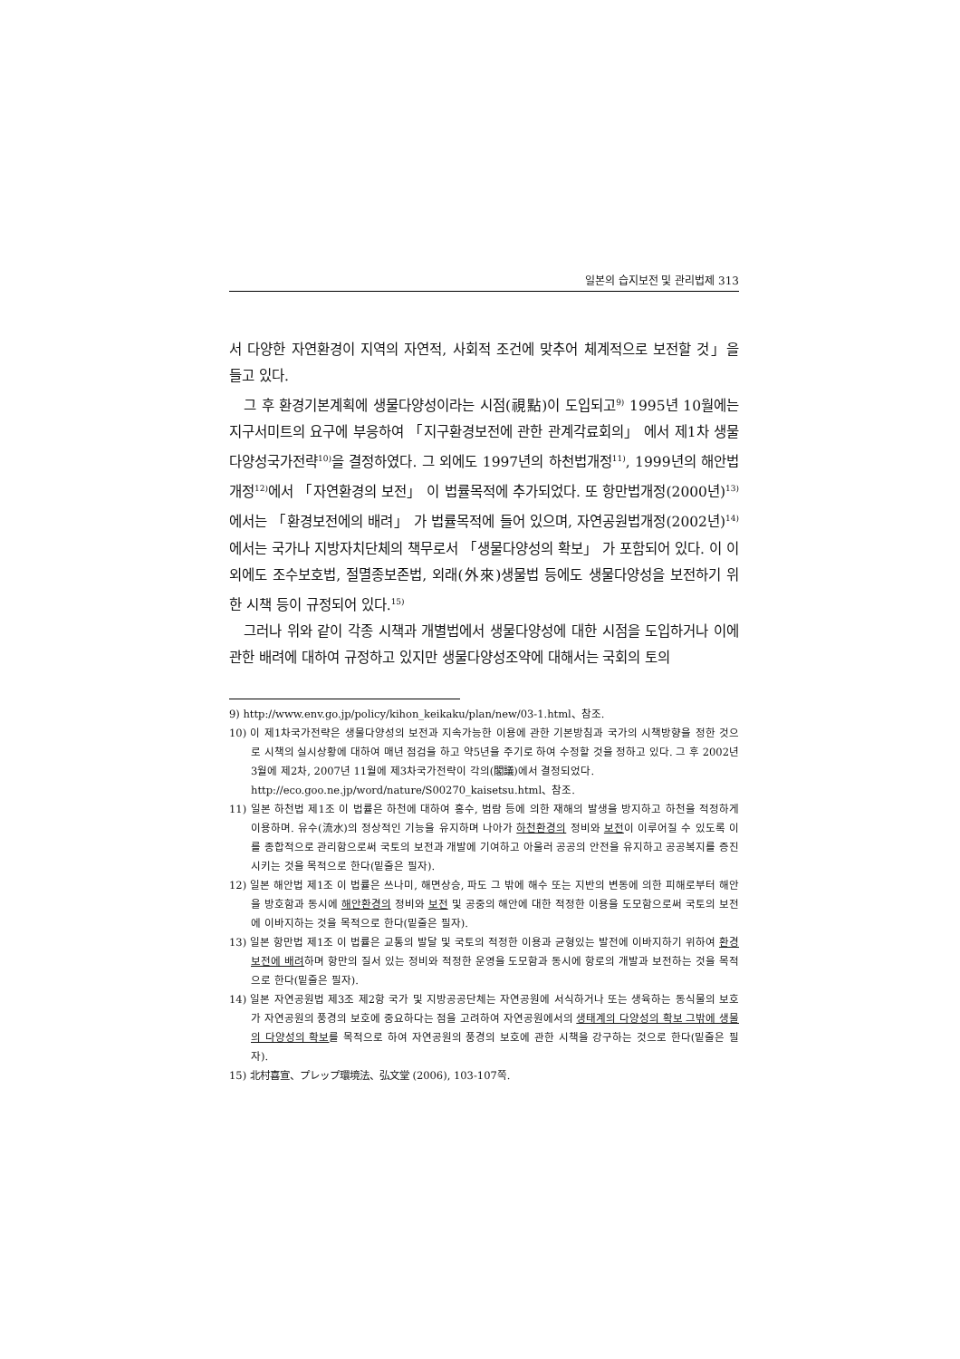일본의 습지보전 및 관리법제 313
서 다양한 자연환경이 지역의 자연적, 사회적 조건에 맞추어 체계적으로 보전할 것」을 들고 있다.
그 후 환경기본계획에 생물다양성이라는 시점(視點)이 도입되고<sup>9)</sup> 1995년 10월에는 지구서미트의 요구에 부응하여 「지구환경보전에 관한 관계각료회의」 에서 제1차 생물다양성국가전략<sup>10)</sup>을 결정하였다. 그 외에도 1997년의 하천법개정<sup>11)</sup>, 1999년의 해안법개정<sup>12)</sup>에서 「자연환경의 보전」 이 법률목적에 추가되었다. 또 항만법개정(2000년)<sup>13)</sup>에서는 「환경보전에의 배려」 가 법률목적에 들어 있으며, 자연공원법개정(2002년)<sup>14)</sup>에서는 국가나 지방자치단체의 책무로서 「생물다양성의 확보」 가 포함되어 있다. 이 이외에도 조수보호법, 절멸종보존법, 외래(外來)생물법 등에도 생물다양성을 보전하기 위한 시책 등이 규정되어 있다.<sup>15)</sup>
그러나 위와 같이 각종 시책과 개별법에서 생물다양성에 대한 시점을 도입하거나 이에 관한 배려에 대하여 규정하고 있지만 생물다양성조약에 대해서는 국회의 토의
9) http://www.env.go.jp/policy/kihon_keikaku/plan/new/03-1.html、참조.
10) 이 제1차국가전략은 생물다양성의 보전과 지속가능한 이용에 관한 기본방침과 국가의 시책방향을 정한 것으로 시책의 실시상황에 대하여 매년 점검을 하고 약5년을 주기로 하여 수정할 것을 정하고 있다. 그 후 2002년 3월에 제2차, 2007년 11월에 제3차국가전략이 각의(閣議)에서 결정되었다.
http://eco.goo.ne.jp/word/nature/S00270_kaisetsu.html、참조.
11) 일본 하천법 제1조 이 법률은 하천에 대하여 홍수, 범람 등에 의한 재해의 발생을 방지하고 하천을 적정하게 이용하며. 유수(流水)의 정상적인 기능을 유지하며 나아가 하천환경의 정비와 보전이 이루어질 수 있도록 이를 종합적으로 관리함으로써 국토의 보전과 개발에 기여하고 아울러 공공의 안전을 유지하고 공공복지를 증진시키는 것을 목적으로 한다(밑줄은 필자).
12) 일본 해안법 제1조 이 법률은 쓰나미, 해면상승, 파도 그 밖에 해수 또는 지반의 변동에 의한 피해로부터 해안을 방호함과 동시에 해안환경의 정비와 보전 및 공중의 해안에 대한 적정한 이용을 도모함으로써 국토의 보전에 이바지하는 것을 목적으로 한다(밑줄은 필자).
13) 일본 항만법 제1조 이 법률은 교통의 발달 및 국토의 적정한 이용과 균형있는 발전에 이바지하기 위하여 환경보전에 배려하며 항만의 질서 있는 정비와 적정한 운영을 도모함과 동시에 항로의 개발과 보전하는 것을 목적으로 한다(밑줄은 필자).
14) 일본 자연공원법 제3조 제2항 국가 및 지방공공단체는 자연공원에 서식하거나 또는 생육하는 동식물의 보호가 자연공원의 풍경의 보호에 중요하다는 점을 고려하여 자연공원에서의 생태계의 다양성의 확보 그밖에 생물의 다양성의 확보를 목적으로 하여 자연공원의 풍경의 보호에 관한 시책을 강구하는 것으로 한다(밑줄은 필자).
15) 北村喜宣、プレップ環境法、弘文堂 (2006), 103-107쪽.